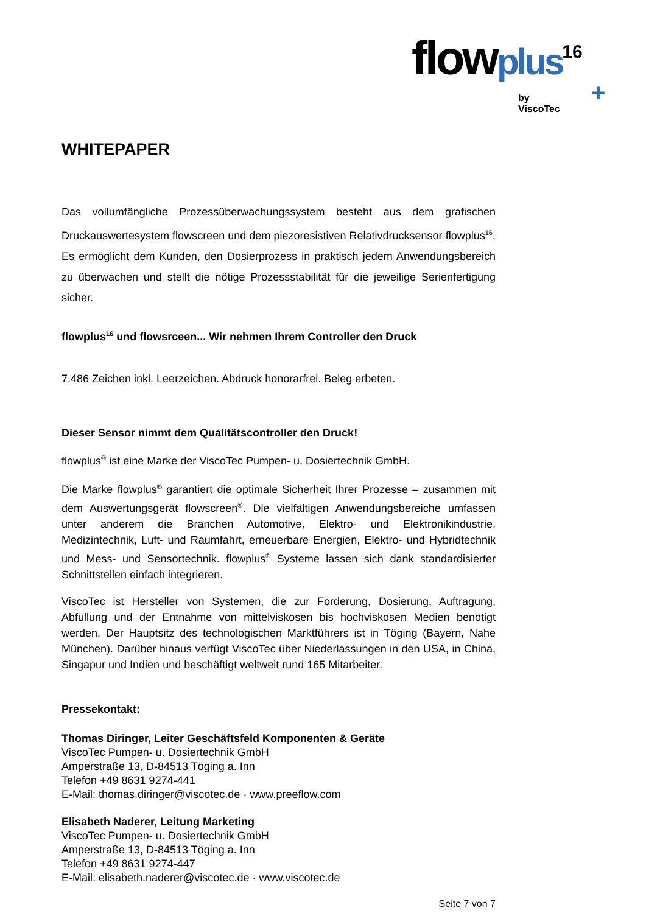flowplus<sup>16</sup>
by ViscoTec +
WHITEPAPER
Das vollumfängliche Prozessüberwachungssystem besteht aus dem grafischen Druckauswertesystem flowscreen und dem piezoresistiven Relativdrucksensor flowplus<sup>16</sup>. Es ermöglicht dem Kunden, den Dosierprozess in praktisch jedem Anwendungsbereich zu überwachen und stellt die nötige Prozessstabilität für die jeweilige Serienfertigung sicher.
flowplus<sup>16</sup> und flowsrceen... Wir nehmen Ihrem Controller den Druck
7.486 Zeichen inkl. Leerzeichen. Abdruck honorarfrei. Beleg erbeten.
Dieser Sensor nimmt dem Qualitätscontroller den Druck!
flowplus<sup>®</sup> ist eine Marke der ViscoTec Pumpen- u. Dosiertechnik GmbH.
Die Marke flowplus<sup>®</sup> garantiert die optimale Sicherheit Ihrer Prozesse – zusammen mit dem Auswertungsgerät flowscreen<sup>®</sup>. Die vielfältigen Anwendungsbereiche umfassen unter anderem die Branchen Automotive, Elektro- und Elektronikindustrie, Medizintechnik, Luft- und Raumfahrt, erneuerbare Energien, Elektro- und Hybridtechnik und Mess- und Sensortechnik. flowplus<sup>®</sup> Systeme lassen sich dank standardisierter Schnittstellen einfach integrieren.
ViscoTec ist Hersteller von Systemen, die zur Förderung, Dosierung, Auftragung, Abfüllung und der Entnahme von mittelviskosen bis hochviskosen Medien benötigt werden. Der Hauptsitz des technologischen Marktführers ist in Töging (Bayern, Nahe München). Darüber hinaus verfügt ViscoTec über Niederlassungen in den USA, in China, Singapur und Indien und beschäftigt weltweit rund 165 Mitarbeiter.
Pressekontakt:
Thomas Diringer, Leiter Geschäftsfeld Komponenten & Geräte
ViscoTec Pumpen- u. Dosiertechnik GmbH
Amperstraße 13, D-84513 Töging a. Inn
Telefon +49 8631 9274-441
E-Mail: thomas.diringer@viscotec.de · www.preeflow.com
Elisabeth Naderer, Leitung Marketing
ViscoTec Pumpen- u. Dosiertechnik GmbH
Amperstraße 13, D-84513 Töging a. Inn
Telefon +49 8631 9274-447
E-Mail: elisabeth.naderer@viscotec.de · www.viscotec.de
Seite 7 von 7